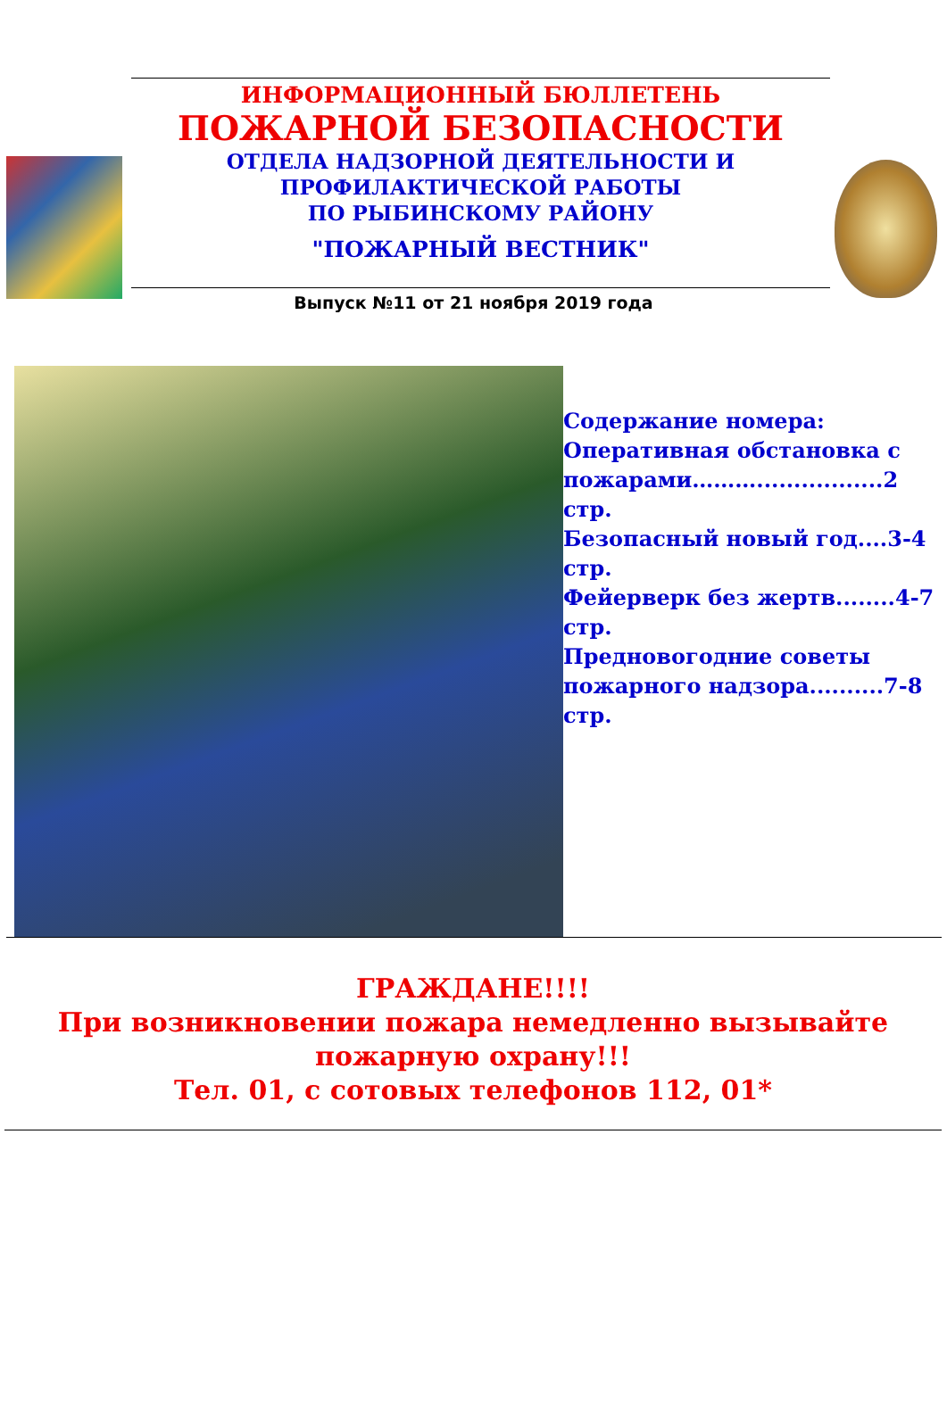ИНФОРМАЦИОННЫЙ БЮЛЛЕТЕНЬ
ПОЖАРНОЙ БЕЗОПАСНОСТИ
ОТДЕЛА НАДЗОРНОЙ ДЕЯТЕЛЬНОСТИ И
ПРОФИЛАКТИЧЕСКОЙ РАБОТЫ
ПО РЫБИНСКОМУ РАЙОНУ
"ПОЖАРНЫЙ ВЕСТНИК"
Выпуск №11 от 21 ноября 2019 года
Содержание номера:
Оперативная обстановка с пожарами……….................2 стр.
Безопасный новый год....3-4 стр.
Фейерверк без жертв........4-7 стр.
Предновогодние советы пожарного надзора..........7-8 стр.
ГРАЖДАНЕ!!!!
При возникновении пожара немедленно вызывайте пожарную охрану!!!
Тел. 01, с сотовых телефонов 112, 01*